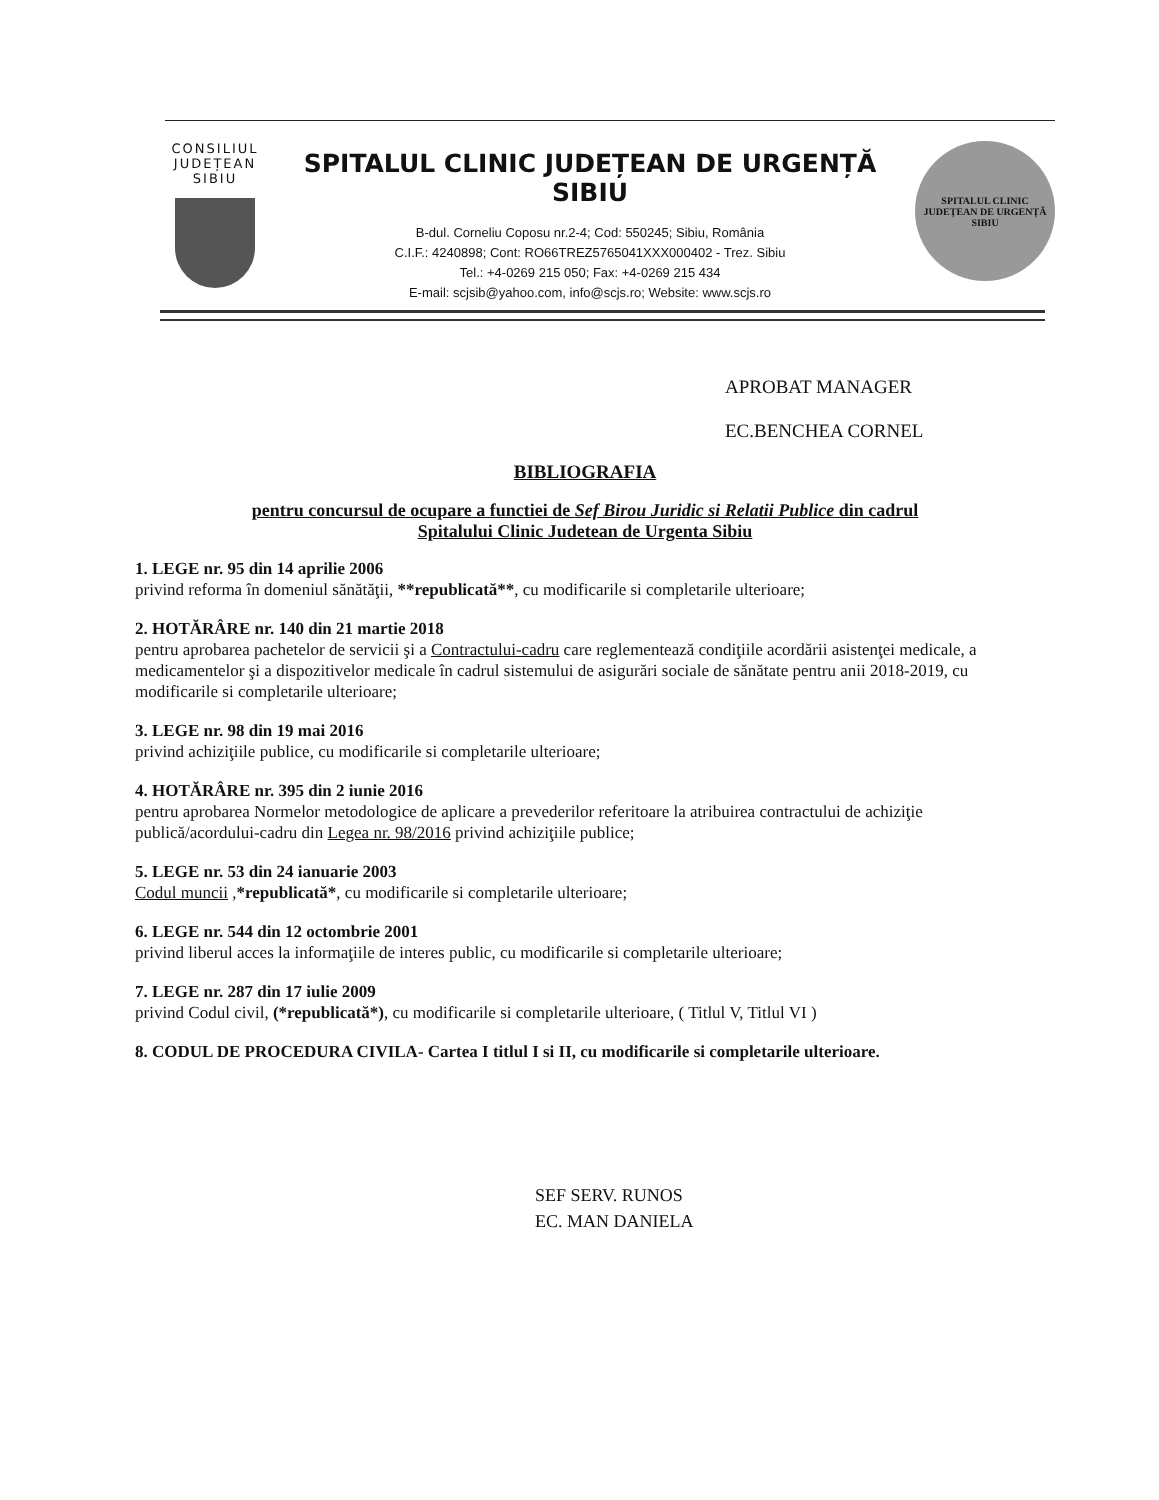CONSILIUL JUDEȚEAN SIBIU
SPITALUL CLINIC JUDEȚEAN DE URGENȚĂ SIBIU
B-dul. Corneliu Coposu nr.2-4; Cod: 550245; Sibiu, România
C.I.F.: 4240898; Cont: RO66TREZ5765041XXX000402 - Trez. Sibiu
Tel.: +4-0269 215 050; Fax: +4-0269 215 434
E-mail: scjsib@yahoo.com, info@scjs.ro; Website: www.scjs.ro
SPITALUL CLINIC JUDEȚEAN DE URGENȚĂ
SIBIU
APROBAT MANAGER
EC.BENCHEA CORNEL
BIBLIOGRAFIA
pentru concursul de ocupare a functiei de Sef Birou Juridic si Relatii Publice din cadrul
Spitalului Clinic Judetean de Urgenta Sibiu
1. LEGE nr. 95 din 14 aprilie 2006
privind reforma în domeniul sănătăţii, **republicată**, cu modificarile si completarile ulterioare;
2. HOTĂRÂRE nr. 140 din 21 martie 2018
pentru aprobarea pachetelor de servicii şi a Contractului-cadru care reglementează condiţiile acordării asistenţei medicale, a medicamentelor şi a dispozitivelor medicale în cadrul sistemului de asigurări sociale de sănătate pentru anii 2018-2019, cu modificarile si completarile ulterioare;
3. LEGE nr. 98 din 19 mai 2016
privind achiziţiile publice, cu modificarile si completarile ulterioare;
4. HOTĂRÂRE nr. 395 din 2 iunie 2016
pentru aprobarea Normelor metodologice de aplicare a prevederilor referitoare la atribuirea contractului de achiziţie publică/acordului-cadru din Legea nr. 98/2016 privind achiziţiile publice;
5. LEGE nr. 53 din 24 ianuarie 2003
Codul muncii ,*republicată*, cu modificarile si completarile ulterioare;
6. LEGE nr. 544 din 12 octombrie 2001
privind liberul acces la informaţiile de interes public, cu modificarile si completarile ulterioare;
7. LEGE nr. 287 din 17 iulie 2009
privind Codul civil, (*republicată*), cu modificarile si completarile ulterioare, ( Titlul V, Titlul VI )
8. CODUL DE PROCEDURA CIVILA- Cartea I titlul I si II, cu modificarile si completarile ulterioare.
SEF SERV. RUNOS
EC. MAN DANIELA